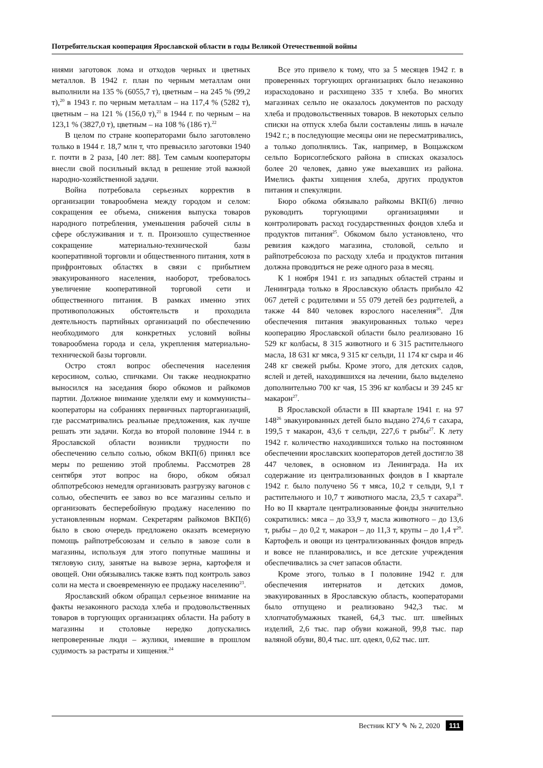Потребительская кооперация Ярославской области в годы Великой Отечественной войны
ниями заготовок лома и отходов черных и цветных металлов. В 1942 г. план по черным металлам они выполнили на 135 % (6055,7 т), цветным – на 245 % (99,2 т),<sup>20</sup> в 1943 г. по черным металлам – на 117,4 % (5282 т), цветным – на 121 % (156,0 т),<sup>21</sup> в 1944 г. по черным – на 123,1 % (3827,0 т), цветным – на 108 % (186 т).<sup>22</sup>
В целом по стране кооператорами было заготовлено только в 1944 г. 18,7 млн т, что превысило заготовки 1940 г. почти в 2 раза, [40 лет: 88]. Тем самым кооператоры внесли свой посильный вклад в решение этой важной народно-хозяйственной задачи.
Война потребовала серьезных корректив в организации товарообмена между городом и селом: сокращения ее объема, снижения выпуска товаров народного потребления, уменьшения рабочей силы в сфере обслуживания и т. п. Произошло существенное сокращение материально-технической базы кооперативной торговли и общественного питания, хотя в прифронтовых областях в связи с прибытием эвакуированного населения, наоборот, требовалось увеличение кооперативной торговой сети и общественного питания. В рамках именно этих противоположных обстоятельств и проходила деятельность партийных организаций по обеспечению необходимого для конкретных условий войны товарообмена города и села, укрепления материально-технической базы торговли.
Остро стоял вопрос обеспечения населения керосином, солью, спичками. Он также неоднократно выносился на заседания бюро обкомов и райкомов партии. Должное внимание уделяли ему и коммунисты–кооператоры на собраниях первичных парторганизаций, где рассматривались реальные предложения, как лучше решать эти задачи. Когда во второй половине 1944 г. в Ярославской области возникли трудности по обеспечению сельпо солью, обком ВКП(б) принял все меры по решению этой проблемы. Рассмотрев 28 сентября этот вопрос на бюро, обком обязал облпотребсоюз немедля организовать разгрузку вагонов с солью, обеспечить ее завоз во все магазины сельпо и организовать бесперебойную продажу населению по установленным нормам. Секретарям райкомов ВКП(б) было в свою очередь предложено оказать всемерную помощь райпотребсоюзам и сельпо в завозе соли в магазины, используя для этого попутные машины и тягловую силу, занятые на вывозе зерна, картофеля и овощей. Они обязывались также взять под контроль завоз соли на места и своевременную ее продажу населению<sup>23</sup>.
Ярославский обком обращал серьезное внимание на факты незаконного расхода хлеба и продовольственных товаров в торгующих организациях области. На работу в магазины и столовые нередко допускались непроверенные люди – жулики, имевшие в прошлом судимость за растраты и хищения.<sup>24</sup>
Все это привело к тому, что за 5 месяцев 1942 г. в проверенных торгующих организациях было незаконно израсходовано и расхищено 335 т хлеба. Во многих магазинах сельпо не оказалось документов по расходу хлеба и продовольственных товаров. В некоторых сельпо списки на отпуск хлеба были составлены лишь в начале 1942 г.; в последующие месяцы они не пересматривались, а только дополнялись. Так, например, в Вощажском сельпо Борисоглебского района в списках оказалось более 20 человек, давно уже выехавших из района. Имелись факты хищения хлеба, других продуктов питания и спекуляции.
Бюро обкома обязывало райкомы ВКП(б) лично руководить торгующими организациями и контролировать расход государственных фондов хлеба и продуктов питания<sup>25</sup>. Обкомом было установлено, что ревизия каждого магазина, столовой, сельпо и райпотребсоюза по расходу хлеба и продуктов питания должна проводиться не реже одного раза в месяц.
К 1 ноября 1941 г. из западных областей страны и Ленинграда только в Ярославскую область прибыло 42 067 детей с родителями и 55 079 детей без родителей, а также 44 840 человек взрослого населения<sup>26</sup>. Для обеспечения питания эвакуированных только через кооперацию Ярославской области было реализовано 16 529 кг колбасы, 8 315 животного и 6 315 растительного масла, 18 631 кг мяса, 9 315 кг сельди, 11 174 кг сыра и 46 248 кг свежей рыбы. Кроме этого, для детских садов, яслей и детей, находившихся на лечении, было выделено дополнительно 700 кг чая, 15 396 кг колбасы и 39 245 кг макарон<sup>27</sup>.
В Ярославской области в III квартале 1941 г. на 97 148<sup>26</sup> эвакуированных детей было выдано 274,6 т сахара, 199,5 т макарон, 43,6 т сельди, 227,6 т рыбы<sup>27</sup>. К лету 1942 г. количество находившихся только на постоянном обеспечении ярославских кооператоров детей достигло 38 447 человек, в основном из Ленинграда. На их содержание из централизованных фондов в I квартале 1942 г. было получено 56 т мяса, 10,2 т сельди, 9,1 т растительного и 10,7 т животного масла, 23,5 т сахара<sup>28</sup>. Но во II квартале централизованные фонды значительно сократились: мяса – до 33,9 т, масла животного – до 13,6 т, рыбы – до 0,2 т, макарон – до 11,3 т, крупы – до 1,4 т<sup>29</sup>. Картофель и овощи из централизованных фондов впредь и вовсе не планировались, и все детские учреждения обеспечивались за счет запасов области.
Кроме этого, только в I половине 1942 г. для обеспечения интернатов и детских домов, эвакуированных в Ярославскую область, кооператорами было отпущено и реализовано 942,3 тыс. м хлопчатобумажных тканей, 64,3 тыс. шт. швейных изделий, 2,6 тыс. пар обуви кожаной, 99,8 тыс. пар валяной обуви, 80,4 тыс. шт. одеял, 0,62 тыс. шт.
Вестник КГУ ✎ № 2, 2020 111